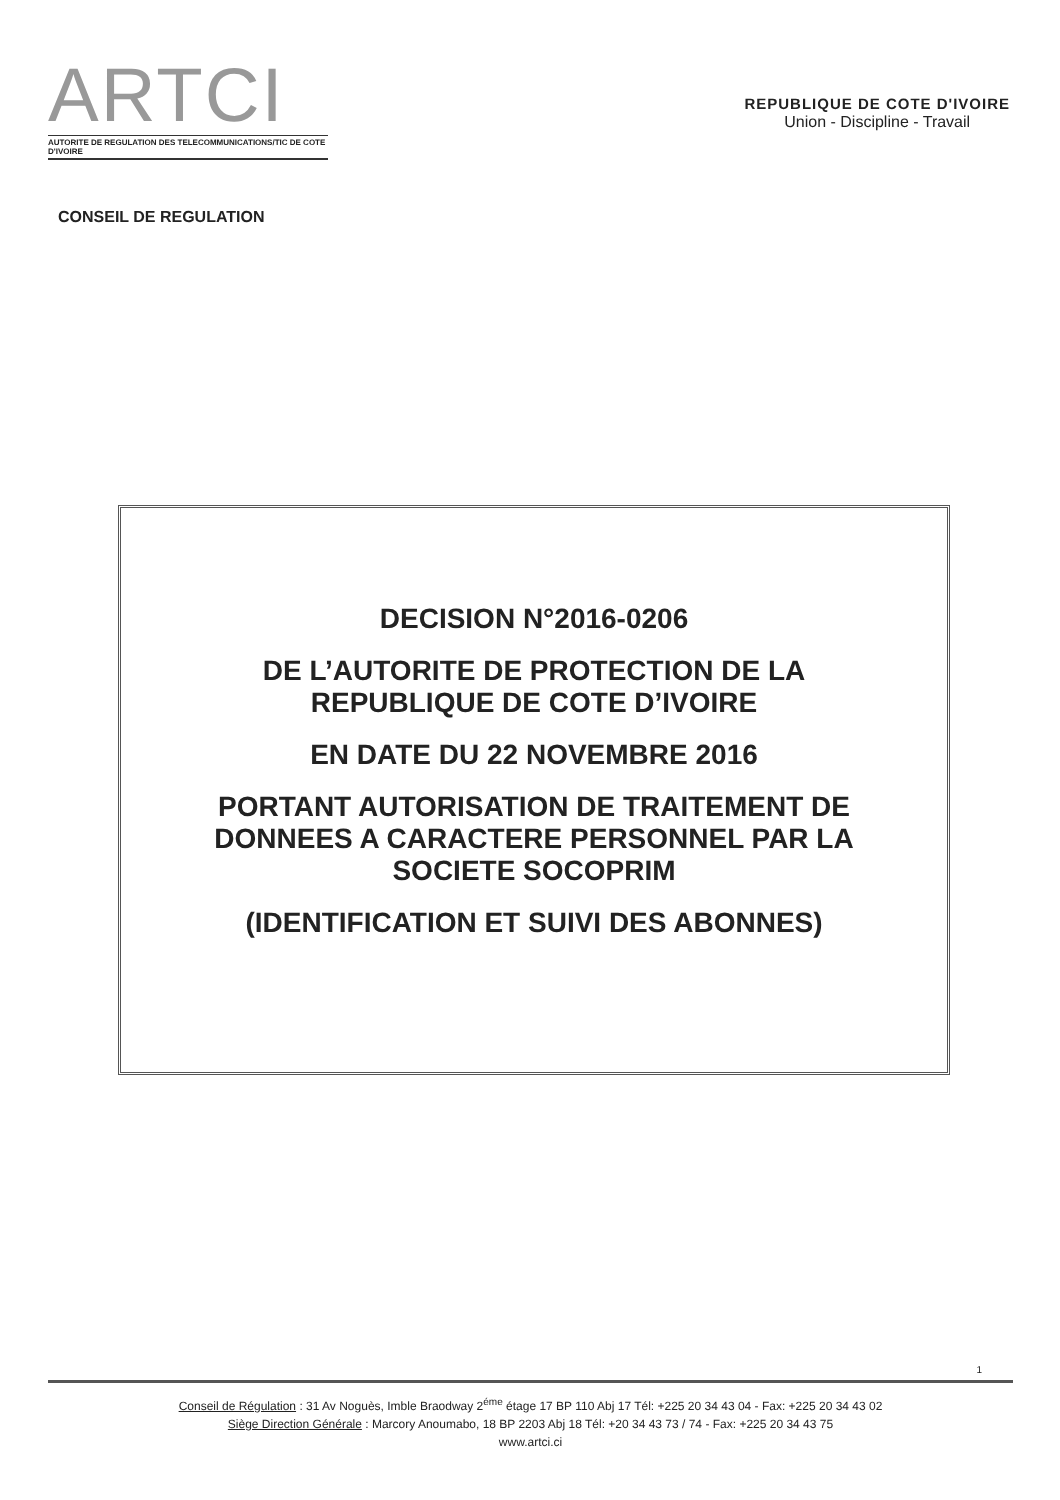ARTCI
AUTORITE DE REGULATION DES TELECOMMUNICATIONS/TIC DE COTE D'IVOIRE
REPUBLIQUE DE COTE D'IVOIRE
Union - Discipline - Travail
CONSEIL DE REGULATION
DECISION N°2016-0206
DE L’AUTORITE DE PROTECTION DE LA
REPUBLIQUE DE COTE D’IVOIRE
EN DATE DU 22 NOVEMBRE 2016
PORTANT AUTORISATION DE TRAITEMENT DE
DONNEES A CARACTERE PERSONNEL PAR LA
SOCIETE SOCOPRIM
(IDENTIFICATION ET SUIVI DES ABONNES)
1
Conseil de Régulation : 31 Av Noguès, Imble Braodway 2<sup>éme</sup> étage 17 BP 110 Abj 17 Tél: +225 20 34 43 04 - Fax: +225 20 34 43 02
Siège Direction Générale : Marcory Anoumabo, 18 BP 2203 Abj 18 Tél: +20 34 43 73 / 74 - Fax: +225 20 34 43 75
www.artci.ci